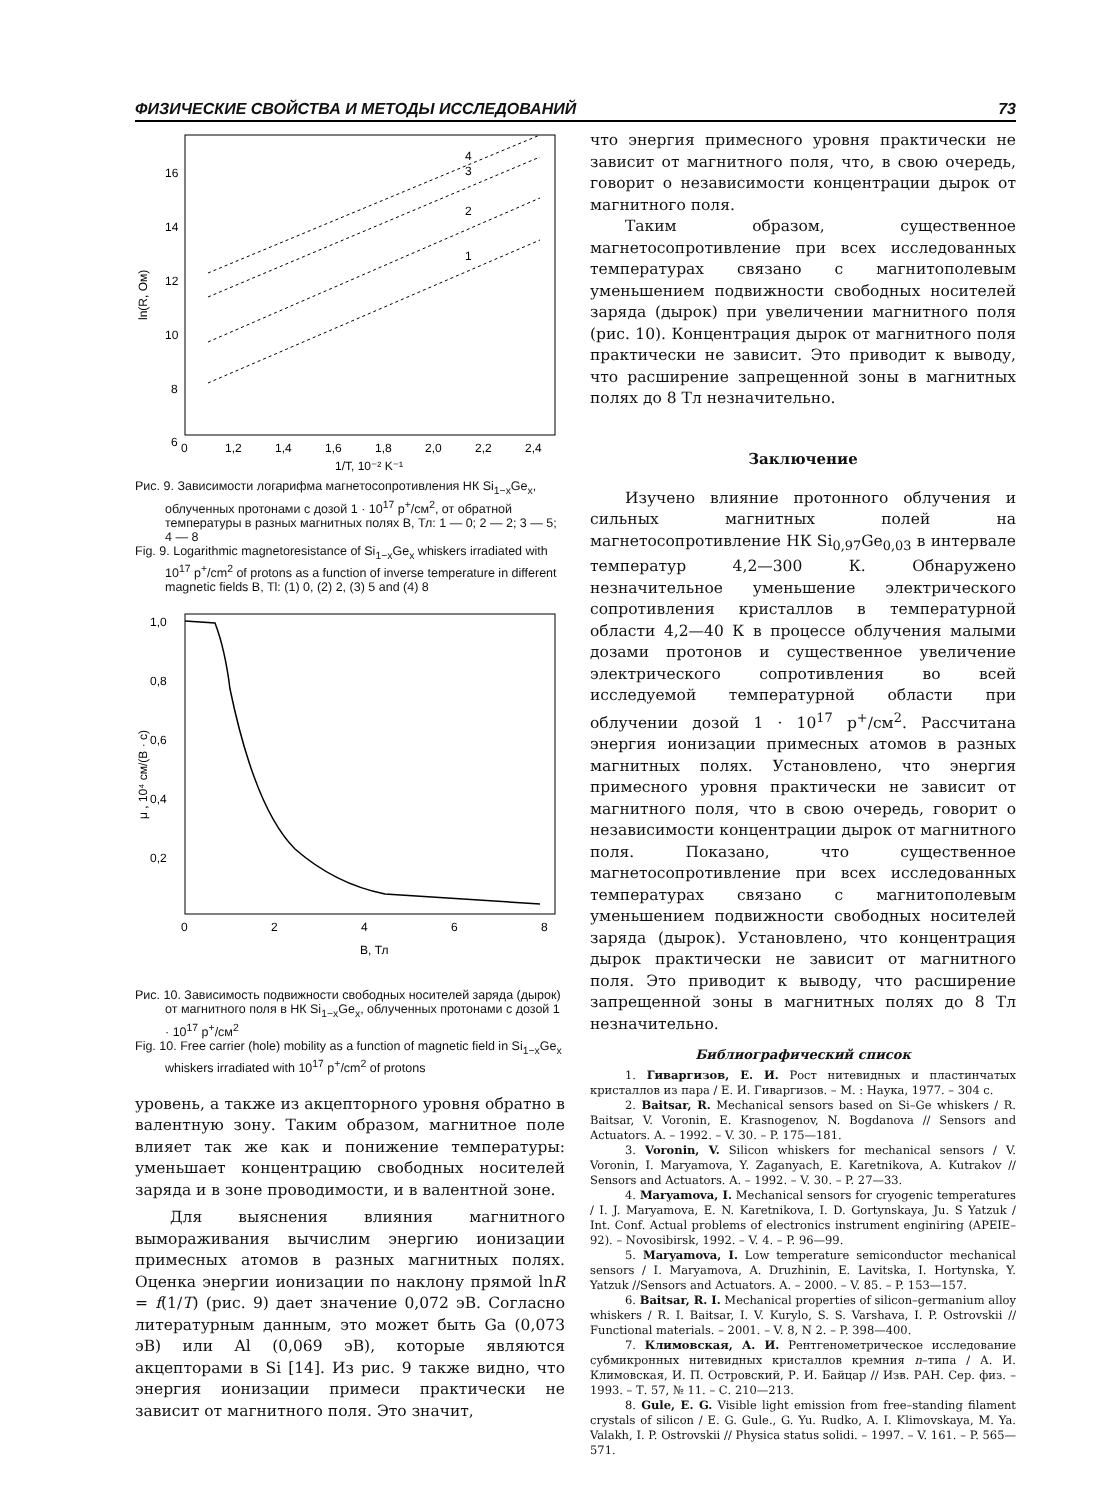ФИЗИЧЕСКИЕ СВОЙСТВА И МЕТОДЫ ИССЛЕДОВАНИЙ 73
16
14
12
10
8
6
0
1,2
1,4
1,6
1,8
2,0
2,2
2,4
1/T, 10⁻² K⁻¹
ln(R, Ом)
1
2
3
4
Рис. 9. Зависимости логарифма магнетосопротивления НК Si<sub>1−x</sub>Ge<sub>x</sub>, облученных протонами с дозой 1 · 10<sup>17</sup> p<sup>+</sup>/см<sup>2</sup>, от обратной температуры в разных магнитных полях B, Тл: 1 — 0; 2 — 2; 3 — 5; 4 — 8
Fig. 9. Logarithmic magnetoresistance of Si<sub>1−x</sub>Ge<sub>x</sub> whiskers irradiated with 10<sup>17</sup> p<sup>+</sup>/cm<sup>2</sup> of protons as a function of inverse temperature in different magnetic fields B, Tl: (1) 0, (2) 2, (3) 5 and (4) 8
1,0
0,8
0,6
0,4
0,2
0
2
4
6
8
B, Тл
μ , 10⁴ см/(В · с)
Рис. 10. Зависимость подвижности свободных носителей заряда (дырок) от магнитного поля в НК Si<sub>1−x</sub>Ge<sub>x</sub>, облученных протонами с дозой 1 · 10<sup>17</sup> p<sup>+</sup>/см<sup>2</sup>
Fig. 10. Free carrier (hole) mobility as a function of magnetic field in Si<sub>1−x</sub>Ge<sub>x</sub> whiskers irradiated with 10<sup>17</sup> p<sup>+</sup>/cm<sup>2</sup> of protons
уровень, а также из акцепторного уровня обратно в валентную зону. Таким образом, магнитное поле влияет так же как и понижение температуры: уменьшает концентрацию свободных носителей заряда и в зоне проводимости, и в валентной зоне.
Для выяснения влияния магнитного вымораживания вычислим энергию ионизации примесных атомов в разных магнитных полях. Оценка энергии ионизации по наклону прямой lnR = f(1/T) (рис. 9) дает значение 0,072 эВ. Согласно литературным данным, это может быть Ga (0,073 эВ) или Al (0,069 эВ), которые являются акцепторами в Si [14]. Из рис. 9 также видно, что энергия ионизации примеси практически не зависит от магнитного поля. Это значит,
что энергия примесного уровня практически не зависит от магнитного поля, что, в свою очередь, говорит о независимости концентрации дырок от магнитного поля.
Таким образом, существенное магнетосопротивление при всех исследованных температурах связано с магнитополевым уменьшением подвижности свободных носителей заряда (дырок) при увеличении магнитного поля (рис. 10). Концентрация дырок от магнитного поля практически не зависит. Это приводит к выводу, что расширение запрещенной зоны в магнитных полях до 8 Тл незначительно.
Заключение
Изучено влияние протонного облучения и сильных магнитных полей на магнетосопротивление НК Si<sub>0,97</sub>Ge<sub>0,03</sub> в интервале температур 4,2—300 К. Обнаружено незначительное уменьшение электрического сопротивления кристаллов в температурной области 4,2—40 К в процессе облучения малыми дозами протонов и существенное увеличение электрического сопротивления во всей исследуемой температурной области при облучении дозой 1 · 10<sup>17</sup> p<sup>+</sup>/см<sup>2</sup>. Рассчитана энергия ионизации примесных атомов в разных магнитных полях. Установлено, что энергия примесного уровня практически не зависит от магнитного поля, что в свою очередь, говорит о независимости концентрации дырок от магнитного поля. Показано, что существенное магнетосопротивление при всех исследованных температурах связано с магнитополевым уменьшением подвижности свободных носителей заряда (дырок). Установлено, что концентрация дырок практически не зависит от магнитного поля. Это приводит к выводу, что расширение запрещенной зоны в магнитных полях до 8 Тл незначительно.
Библиографический список
1. Гиваргизов, Е. И. Рост нитевидных и пластинчатых кристаллов из пара / Е. И. Гиваргизов. – М. : Наука, 1977. – 304 с.
2. Baitsar, R. Mechanical sensors based on Si–Ge whiskers / R. Baitsar, V. Voronin, E. Krasnogenov, N. Bogdanova // Sensors and Actuators. A. – 1992. – V. 30. – P. 175—181.
3. Voronin, V. Silicon whiskers for mechanical sensors / V. Voronin, I. Maryamova, Y. Zaganyach, E. Karetnikova, A. Kutrakov // Sensors and Actuators. A. – 1992. – V. 30. – P. 27—33.
4. Maryamova, I. Mechanical sensors for cryogenic temperatures / I. J. Maryamova, E. N. Karetnikova, I. D. Gortynskaya, Ju. S Yatzuk / Int. Conf. Actual problems of electronics instrument enginiring (APEIE–92). – Novosibirsk, 1992. – V. 4. – P. 96—99.
5. Maryamova, I. Low temperature semiconductor mechanical sensors / I. Maryamova, A. Druzhinin, E. Lavitska, I. Hortynska, Y. Yatzuk //Sensors and Actuators. A. – 2000. – V. 85. – P. 153—157.
6. Baitsar, R. I. Mechanical properties of silicon–germanium alloy whiskers / R. I. Baitsar, I. V. Kurylo, S. S. Varshava, I. P. Ostrovskii // Functional materials. – 2001. – V. 8, N 2. – P. 398—400.
7. Климовская, А. И. Рентгенометрическое исследование субмикронных нитевидных кристаллов кремния n–типа / А. И. Климовская, И. П. Островский, Р. И. Байцар // Изв. РАН. Сер. физ. – 1993. – Т. 57, № 11. – С. 210—213.
8. Gule, E. G. Visible light emission from free–standing filament crystals of silicon / E. G. Gule., G. Yu. Rudko, A. I. Klimovskaya, M. Ya. Valakh, I. P. Ostrovskii // Physica status solidi. – 1997. – V. 161. – P. 565—571.